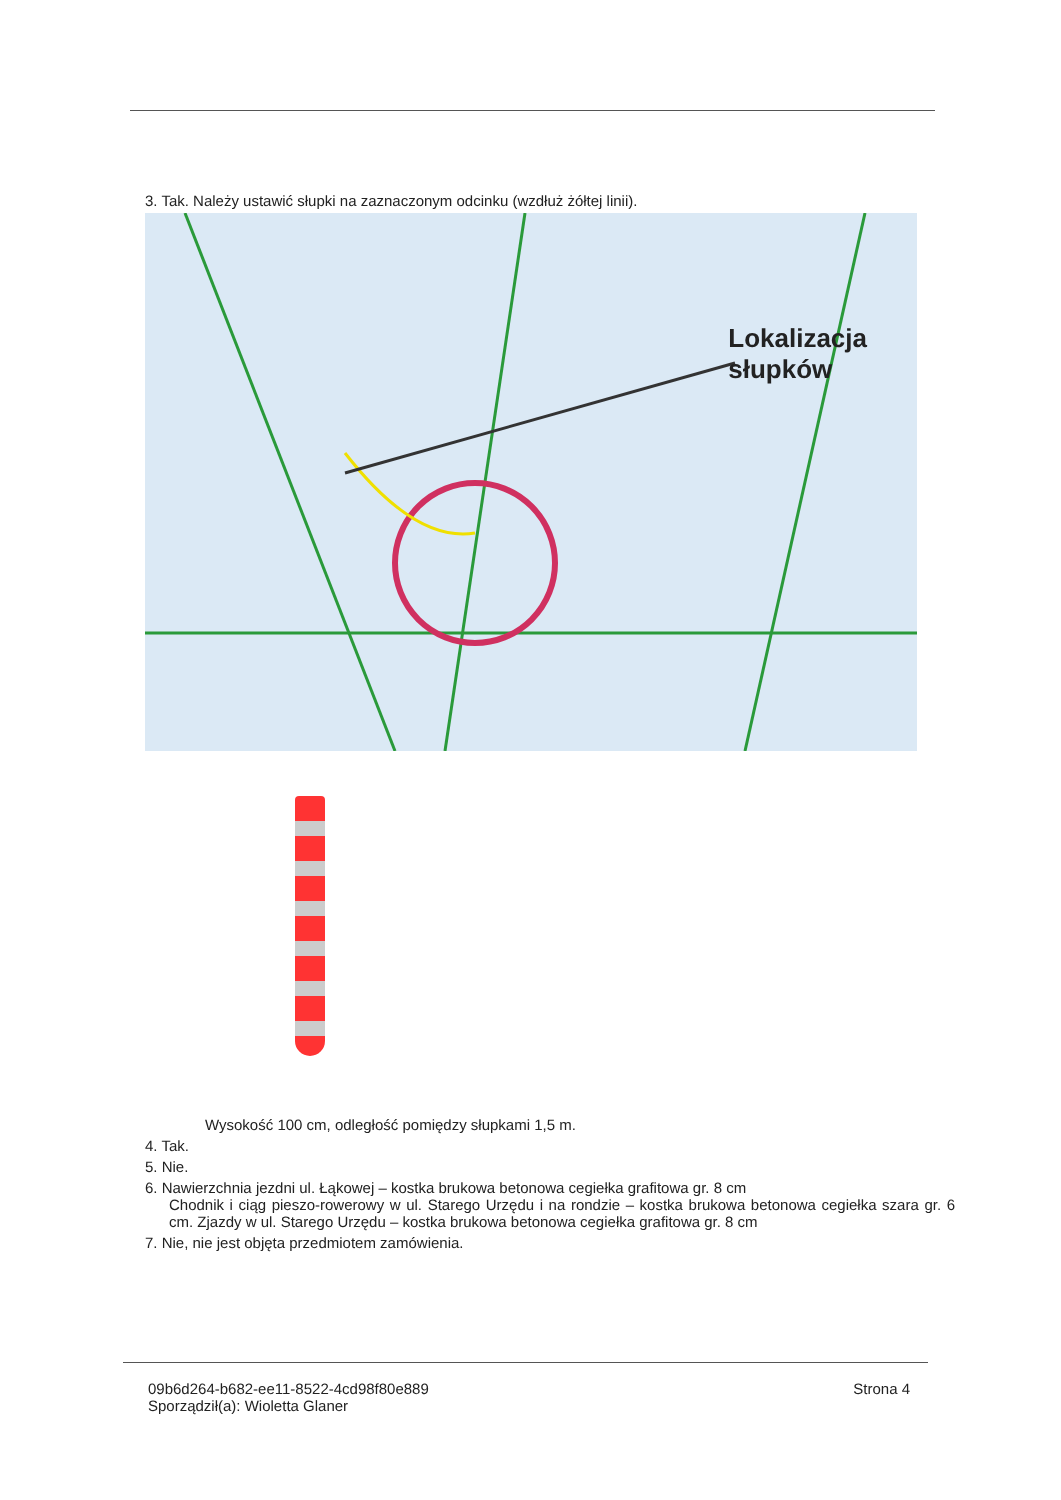3. Tak. Należy ustawić słupki na zaznaczonym odcinku (wzdłuż żółtej linii).
Lokalizacja
słupków
Wysokość 100 cm, odległość pomiędzy słupkami 1,5 m.
4. Tak.
5. Nie.
6. Nawierzchnia jezdni ul. Łąkowej – kostka brukowa betonowa cegiełka grafitowa gr. 8 cm
Chodnik i ciąg pieszo-rowerowy w ul. Starego Urzędu i na rondzie – kostka brukowa betonowa cegiełka szara gr. 6 cm. Zjazdy w ul. Starego Urzędu – kostka brukowa betonowa cegiełka grafitowa gr. 8 cm
7. Nie, nie jest objęta przedmiotem zamówienia.
09b6d264-b682-ee11-8522-4cd98f80e889
Sporządził(a): Wioletta Glaner
Strona 4